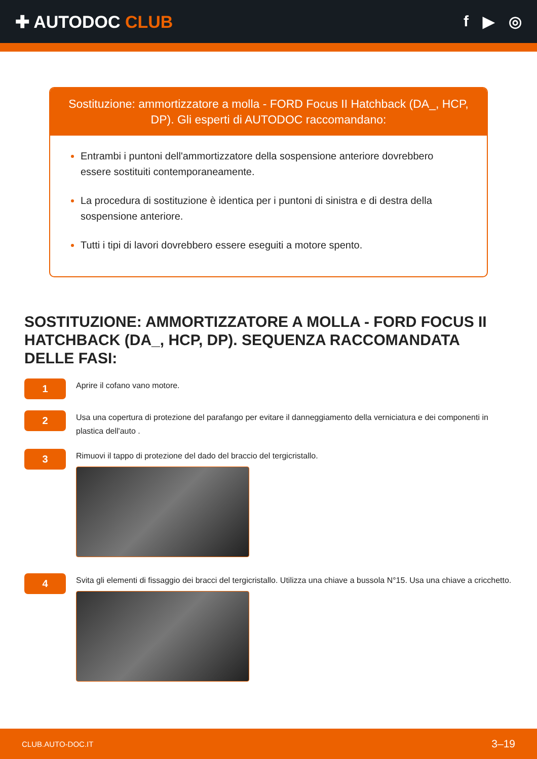✚ AUTODOC CLUB f ▶ ◎
Sostituzione: ammortizzatore a molla - FORD Focus II Hatchback (DA_, HCP, DP). Gli esperti di AUTODOC raccomandano:
Entrambi i puntoni dell'ammortizzatore della sospensione anteriore dovrebbero essere sostituiti contemporaneamente.
La procedura di sostituzione è identica per i puntoni di sinistra e di destra della sospensione anteriore.
Tutti i tipi di lavori dovrebbero essere eseguiti a motore spento.
SOSTITUZIONE: AMMORTIZZATORE A MOLLA - FORD FOCUS II HATCHBACK (DA_, HCP, DP). SEQUENZA RACCOMANDATA DELLE FASI:
1
Aprire il cofano vano motore.
2
Usa una copertura di protezione del parafango per evitare il danneggiamento della verniciatura e dei componenti in plastica dell'auto .
3
Rimuovi il tappo di protezione del dado del braccio del tergicristallo.
4
Svita gli elementi di fissaggio dei bracci del tergicristallo. Utilizza una chiave a bussola N°15. Usa una chiave a cricchetto.
CLUB.AUTO-DOC.IT 3–19